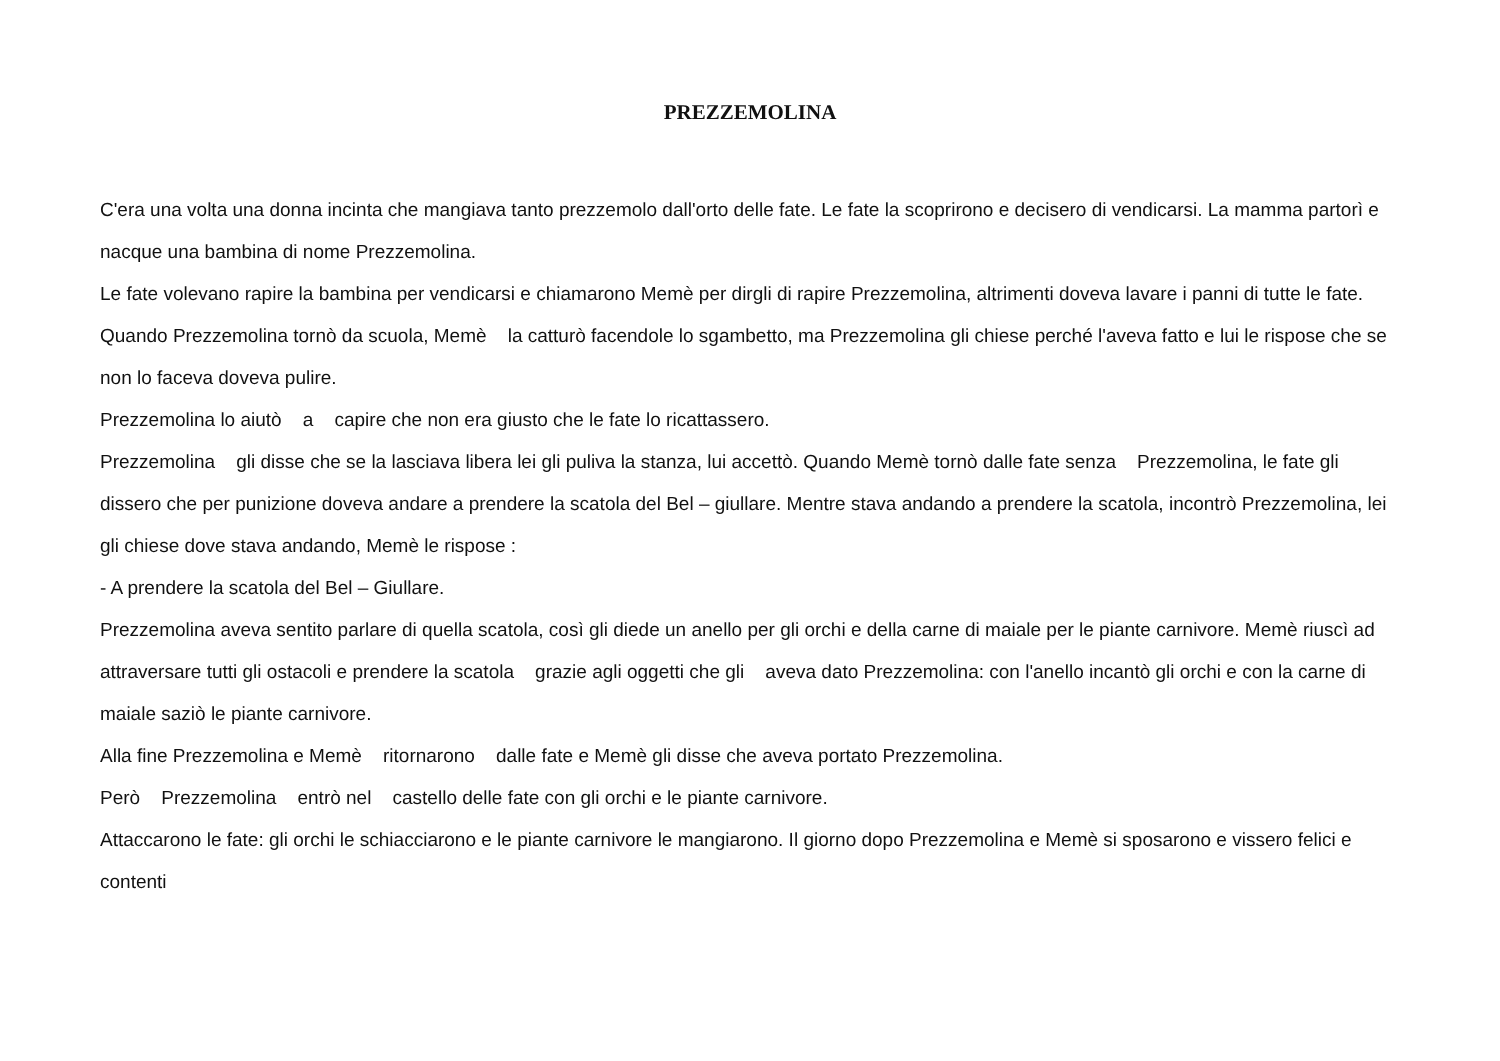PREZZEMOLINA
C'era una volta una donna incinta che mangiava tanto prezzemolo dall'orto delle fate. Le fate la scoprirono e decisero di vendicarsi. La mamma partorì e nacque una bambina di nome Prezzemolina.
Le fate volevano rapire la bambina per vendicarsi e chiamarono Memè per dirgli di rapire Prezzemolina, altrimenti doveva lavare i panni di tutte le fate. Quando Prezzemolina tornò da scuola, Memè la catturò facendole lo sgambetto, ma Prezzemolina gli chiese perché l'aveva fatto e lui le rispose che se non lo faceva doveva pulire.
Prezzemolina lo aiutò a capire che non era giusto che le fate lo ricattassero.
Prezzemolina gli disse che se la lasciava libera lei gli puliva la stanza, lui accettò. Quando Memè tornò dalle fate senza Prezzemolina, le fate gli dissero che per punizione doveva andare a prendere la scatola del Bel – giullare. Mentre stava andando a prendere la scatola, incontrò Prezzemolina, lei gli chiese dove stava andando, Memè le rispose :
- A prendere la scatola del Bel – Giullare.
Prezzemolina aveva sentito parlare di quella scatola, così gli diede un anello per gli orchi e della carne di maiale per le piante carnivore. Memè riuscì ad attraversare tutti gli ostacoli e prendere la scatola grazie agli oggetti che gli aveva dato Prezzemolina: con l'anello incantò gli orchi e con la carne di maiale saziò le piante carnivore.
Alla fine Prezzemolina e Memè ritornarono dalle fate e Memè gli disse che aveva portato Prezzemolina.
Però Prezzemolina entrò nel castello delle fate con gli orchi e le piante carnivore.
Attaccarono le fate: gli orchi le schiacciarono e le piante carnivore le mangiarono. Il giorno dopo Prezzemolina e Memè si sposarono e vissero felici e contenti